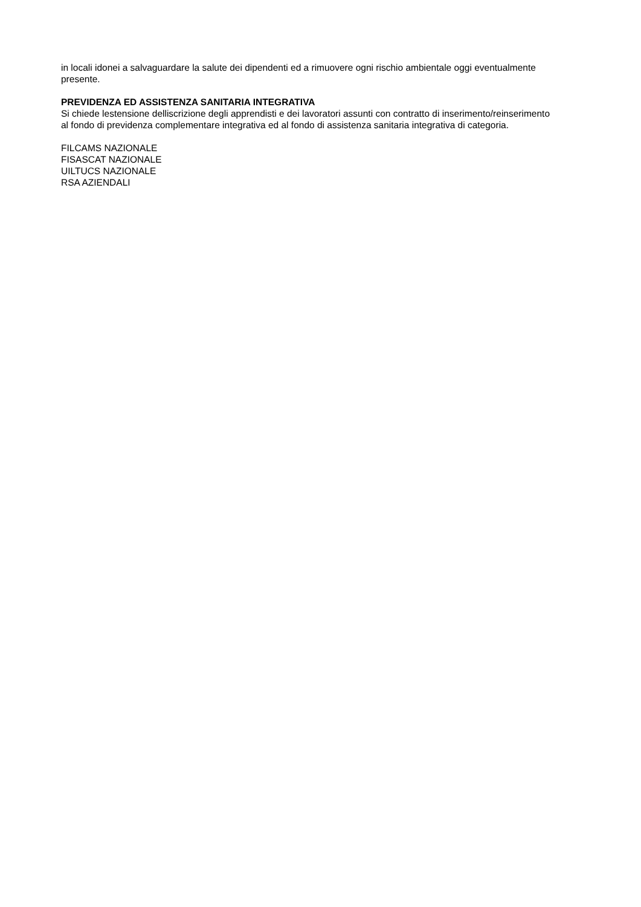in locali idonei a salvaguardare la salute dei dipendenti ed a rimuovere ogni rischio ambientale oggi eventualmente presente.
PREVIDENZA ED ASSISTENZA SANITARIA INTEGRATIVA
Si chiede lestensione delliscrizione degli apprendisti e dei lavoratori assunti con contratto di inserimento/reinserimento al fondo di previdenza complementare integrativa ed al fondo di assistenza sanitaria integrativa di categoria.
FILCAMS NAZIONALE
FISASCAT NAZIONALE
UILTUCS NAZIONALE
RSA AZIENDALI